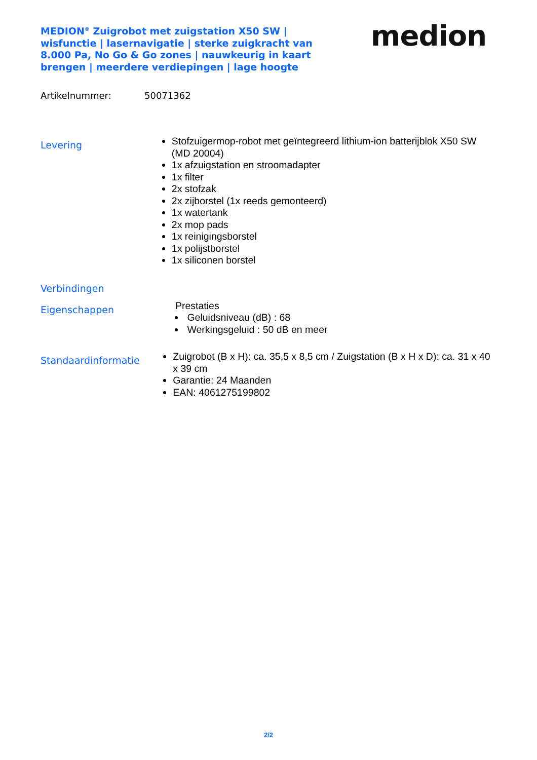MEDION<sup>®</sup> Zuigrobot met zuigstation X50 SW | wisfunctie | lasernavigatie | sterke zuigkracht van 8.000 Pa, No Go & Go zones | nauwkeurig in kaart brengen | meerdere verdiepingen | lage hoogte
medion
Artikelnummer: 50071362
Levering
Stofzuigermop-robot met geïntegreerd lithium-ion batterijblok X50 SW (MD 20004)
1x afzuigstation en stroomadapter
1x filter
2x stofzak
2x zijborstel (1x reeds gemonteerd)
1x watertank
2x mop pads
1x reinigingsborstel
1x polijstborstel
1x siliconen borstel
Verbindingen
Eigenschappen
Prestaties
Geluidsniveau (dB) : 68
Werkingsgeluid : 50 dB en meer
Standaardinformatie
Zuigrobot (B x H): ca. 35,5 x 8,5 cm / Zuigstation (B x H x D): ca. 31 x 40 x 39 cm
Garantie: 24 Maanden
EAN: 4061275199802
2/2